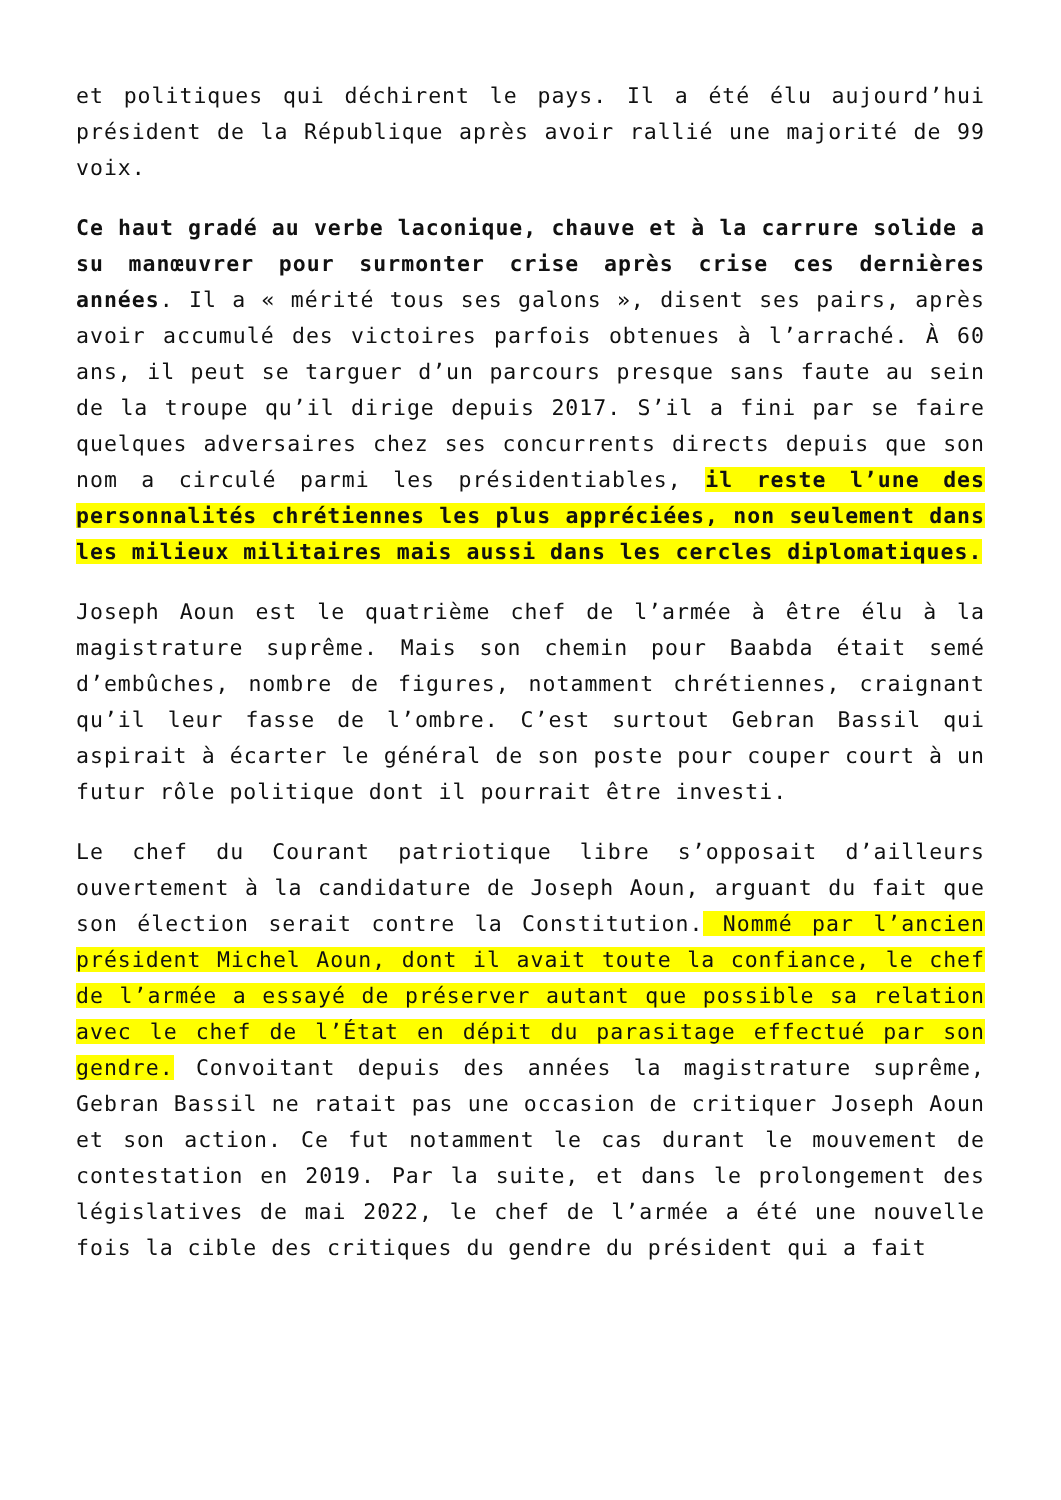et politiques qui déchirent le pays. Il a été élu aujourd’hui président de la République après avoir rallié une majorité de 99 voix.
Ce haut gradé au verbe laconique, chauve et à la carrure solide a su manœuvrer pour surmonter crise après crise ces dernières années. Il a « mérité tous ses galons », disent ses pairs, après avoir accumulé des victoires parfois obtenues à l’arraché. À 60 ans, il peut se targuer d’un parcours presque sans faute au sein de la troupe qu’il dirige depuis 2017. S’il a fini par se faire quelques adversaires chez ses concurrents directs depuis que son nom a circulé parmi les présidentiables, il reste l’une des personnalités chrétiennes les plus appréciées, non seulement dans les milieux militaires mais aussi dans les cercles diplomatiques.
Joseph Aoun est le quatrième chef de l’armée à être élu à la magistrature suprême. Mais son chemin pour Baabda était semé d’embûches, nombre de figures, notamment chrétiennes, craignant qu’il leur fasse de l’ombre. C’est surtout Gebran Bassil qui aspirait à écarter le général de son poste pour couper court à un futur rôle politique dont il pourrait être investi.
Le chef du Courant patriotique libre s’opposait d’ailleurs ouvertement à la candidature de Joseph Aoun, arguant du fait que son élection serait contre la Constitution. Nommé par l’ancien président Michel Aoun, dont il avait toute la confiance, le chef de l’armée a essayé de préserver autant que possible sa relation avec le chef de l’État en dépit du parasitage effectué par son gendre. Convoitant depuis des années la magistrature suprême, Gebran Bassil ne ratait pas une occasion de critiquer Joseph Aoun et son action. Ce fut notamment le cas durant le mouvement de contestation en 2019. Par la suite, et dans le prolongement des législatives de mai 2022, le chef de l’armée a été une nouvelle fois la cible des critiques du gendre du président qui a fait